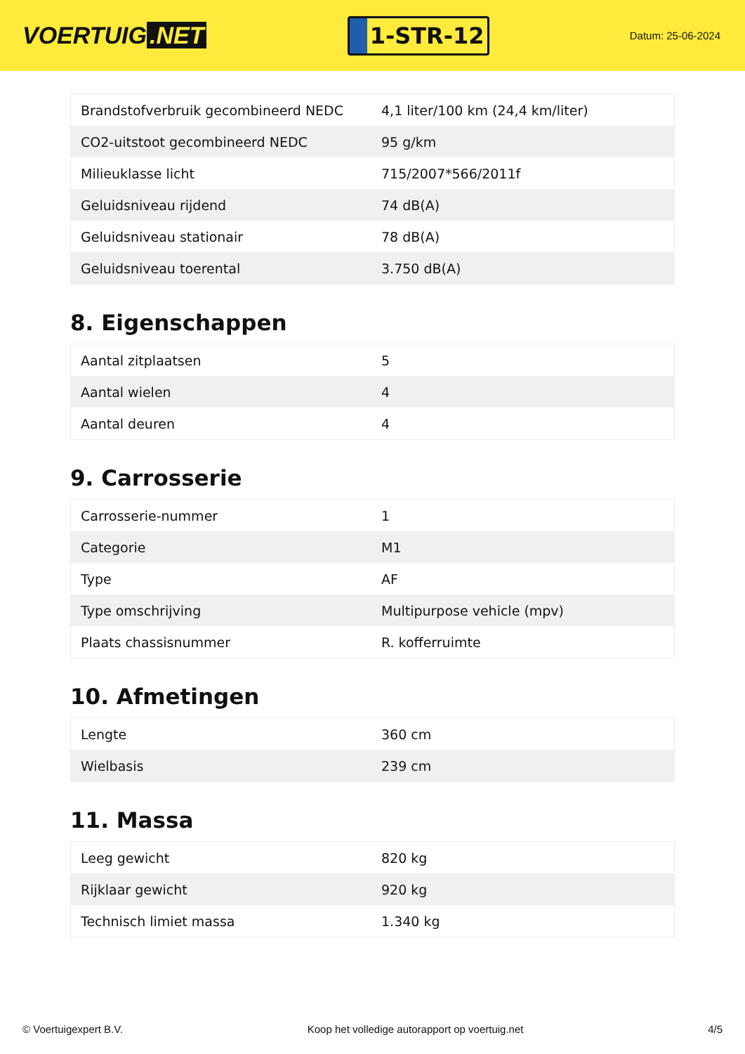VOERTUIG.NET
1-STR-12
Datum: 25-06-2024
| Brandstofverbruik gecombineerd NEDC | 4,1 liter/100 km (24,4 km/liter) |
| CO2-uitstoot gecombineerd NEDC | 95 g/km |
| Milieuklasse licht | 715/2007*566/2011f |
| Geluidsniveau rijdend | 74 dB(A) |
| Geluidsniveau stationair | 78 dB(A) |
| Geluidsniveau toerental | 3.750 dB(A) |
8. Eigenschappen
| Aantal zitplaatsen | 5 |
| Aantal wielen | 4 |
| Aantal deuren | 4 |
9. Carrosserie
| Carrosserie-nummer | 1 |
| Categorie | M1 |
| Type | AF |
| Type omschrijving | Multipurpose vehicle (mpv) |
| Plaats chassisnummer | R. kofferruimte |
10. Afmetingen
| Lengte | 360 cm |
| Wielbasis | 239 cm |
11. Massa
| Leeg gewicht | 820 kg |
| Rijklaar gewicht | 920 kg |
| Technisch limiet massa | 1.340 kg |
© Voertuigexpert B.V. Koop het volledige autorapport op voertuig.net 4/5